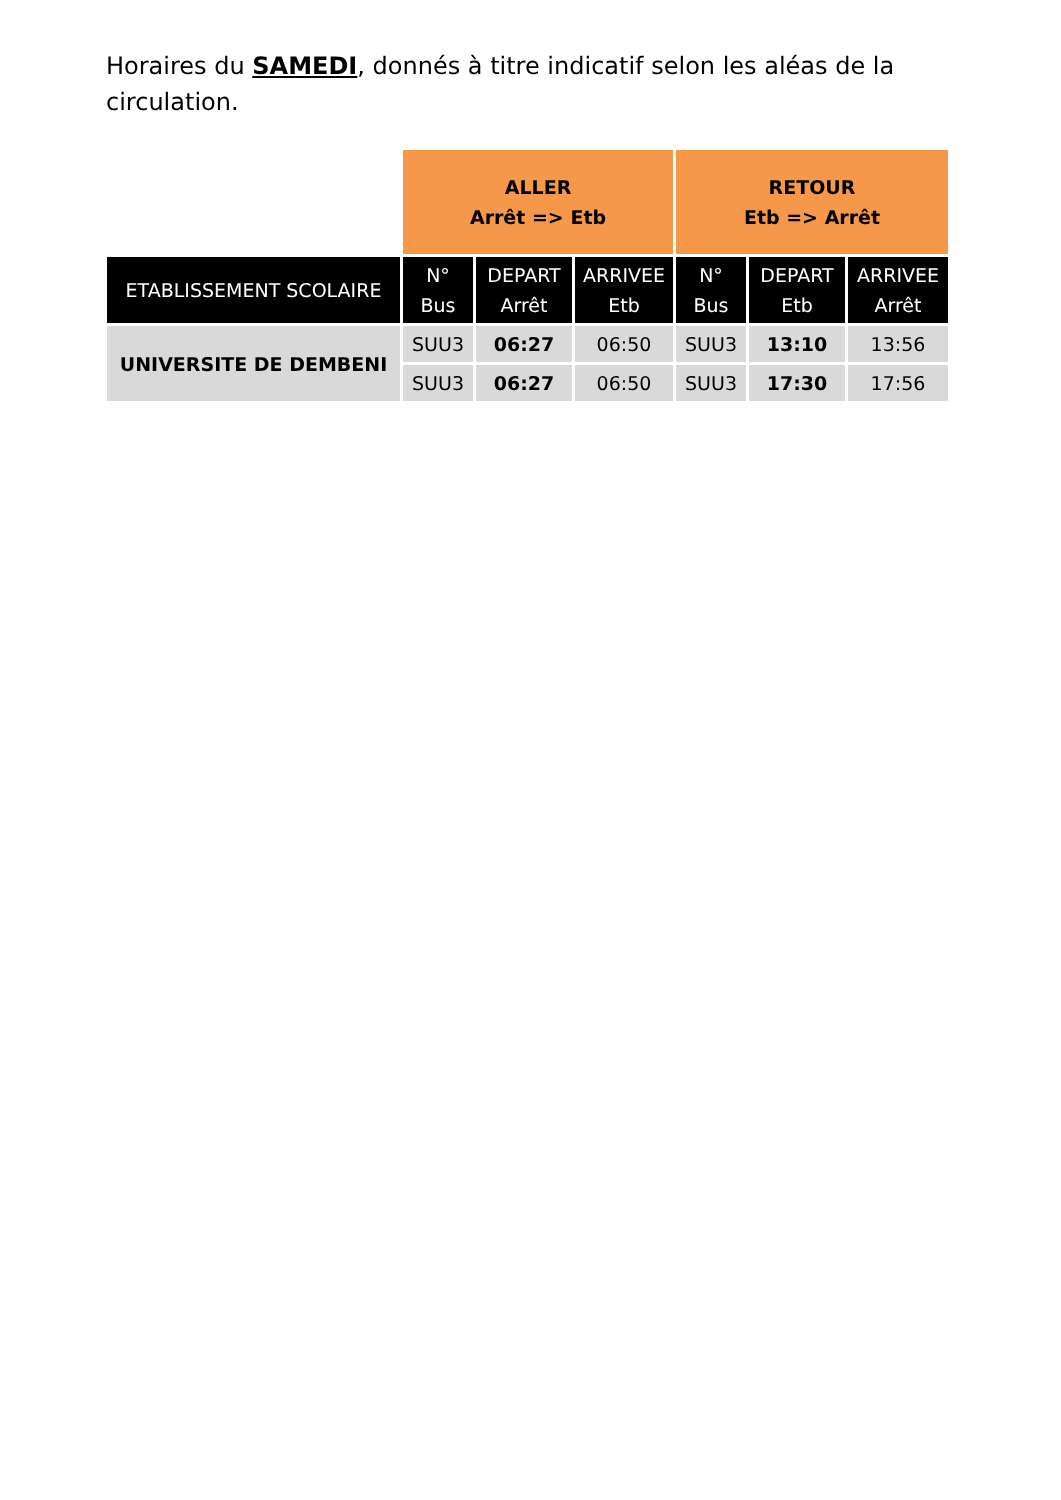Horaires du SAMEDI, donnés à titre indicatif selon les aléas de la circulation.
| | ALLER Arrêt => Etb | | | RETOUR Etb => Arrêt | | |
| ETABLISSEMENT SCOLAIRE | N° Bus | DEPART Arrêt | ARRIVEE Etb | N° Bus | DEPART Etb | ARRIVEE Arrêt |
| UNIVERSITE DE DEMBENI | SUU3 | 06:27 | 06:50 | SUU3 | 13:10 | 13:56 |
| | SUU3 | 06:27 | 06:50 | SUU3 | 17:30 | 17:56 |